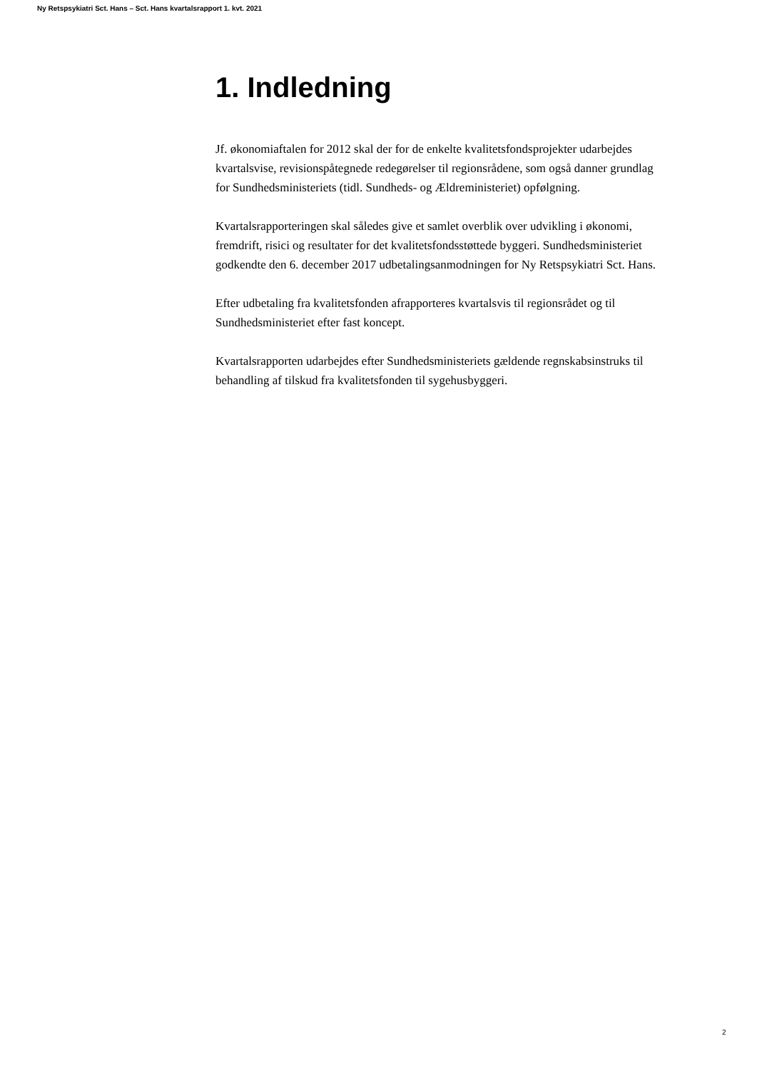Ny Retspsykiatri Sct. Hans – Sct. Hans kvartalsrapport 1. kvt. 2021
1. Indledning
Jf. økonomiaftalen for 2012 skal der for de enkelte kvalitetsfondsprojekter udarbejdes kvartalsvise, revisionspåtegnede redegørelser til regionsrådene, som også danner grundlag for Sundhedsministeriets (tidl. Sundheds- og Ældreministeriet) opfølgning.
Kvartalsrapporteringen skal således give et samlet overblik over udvikling i økonomi, fremdrift, risici og resultater for det kvalitetsfondsstøttede byggeri. Sundhedsministeriet godkendte den 6. december 2017 udbetalingsanmodningen for Ny Retspsykiatri Sct. Hans.
Efter udbetaling fra kvalitetsfonden afrapporteres kvartalsvis til regionsrådet og til Sundhedsministeriet efter fast koncept.
Kvartalsrapporten udarbejdes efter Sundhedsministeriets gældende regnskabsinstruks til behandling af tilskud fra kvalitetsfonden til sygehusbyggeri.
2